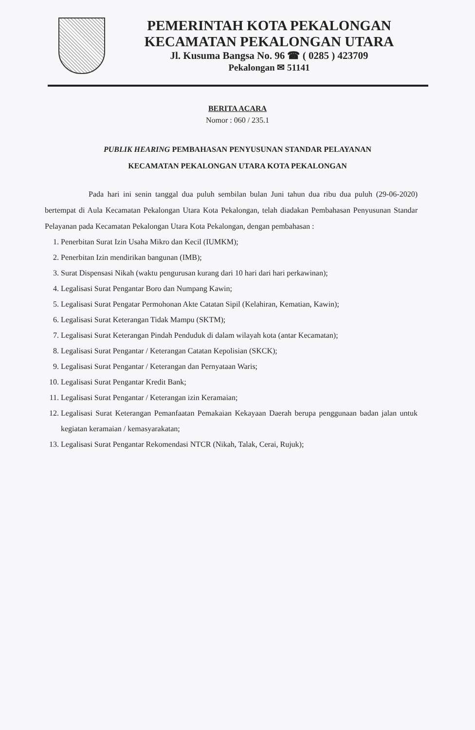PEMERINTAH KOTA PEKALONGAN
KECAMATAN PEKALONGAN UTARA
Jl. Kusuma Bangsa No. 96 ☎ ( 0285 ) 423709
Pekalongan ✉ 51141
BERITA ACARA
Nomor : 060 / 235.1
PUBLIK HEARING PEMBAHASAN PENYUSUNAN STANDAR PELAYANAN
KECAMATAN PEKALONGAN UTARA KOTA PEKALONGAN
Pada hari ini senin tanggal dua puluh sembilan bulan Juni tahun dua ribu dua puluh (29-06-2020) bertempat di Aula Kecamatan Pekalongan Utara Kota Pekalongan, telah diadakan Pembahasan Penyusunan Standar Pelayanan pada Kecamatan Pekalongan Utara Kota Pekalongan, dengan pembahasan :
1. Penerbitan Surat Izin Usaha Mikro dan Kecil (IUMKM);
2. Penerbitan Izin mendirikan bangunan (IMB);
3. Surat Dispensasi Nikah (waktu pengurusan kurang dari 10 hari dari hari perkawinan);
4. Legalisasi Surat Pengantar Boro dan Numpang Kawin;
5. Legalisasi Surat Pengatar Permohonan Akte Catatan Sipil (Kelahiran, Kematian, Kawin);
6. Legalisasi Surat Keterangan Tidak Mampu (SKTM);
7. Legalisasi Surat Keterangan Pindah Penduduk di dalam wilayah kota (antar Kecamatan);
8. Legalisasi Surat Pengantar / Keterangan Catatan Kepolisian (SKCK);
9. Legalisasi Surat Pengantar / Keterangan dan Pernyataan Waris;
10. Legalisasi Surat Pengantar Kredit Bank;
11. Legalisasi Surat Pengantar / Keterangan izin Keramaian;
12. Legalisasi Surat Keterangan Pemanfaatan Pemakaian Kekayaan Daerah berupa penggunaan badan jalan untuk kegiatan keramaian / kemasyarakatan;
13. Legalisasi Surat Pengantar Rekomendasi NTCR (Nikah, Talak, Cerai, Rujuk);